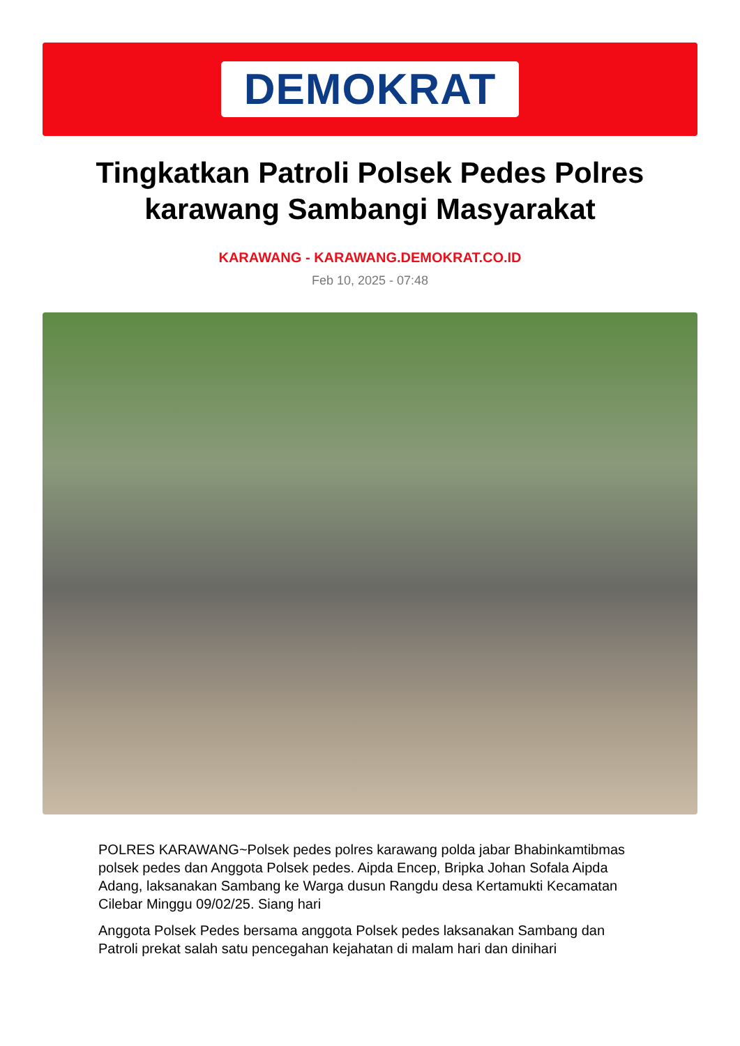DEMOKRAT
Tingkatkan Patroli Polsek Pedes Polres karawang Sambangi Masyarakat
KARAWANG - KARAWANG.DEMOKRAT.CO.ID
Feb 10, 2025 - 07:48
POLRES KARAWANG~Polsek pedes polres karawang polda jabar Bhabinkamtibmas polsek pedes dan Anggota Polsek pedes. Aipda Encep, Bripka Johan Sofala Aipda Adang, laksanakan Sambang ke Warga dusun Rangdu desa Kertamukti Kecamatan Cilebar Minggu 09/02/25. Siang hari
Anggota Polsek Pedes bersama anggota Polsek pedes laksanakan Sambang dan Patroli prekat salah satu pencegahan kejahatan di malam hari dan dinihari